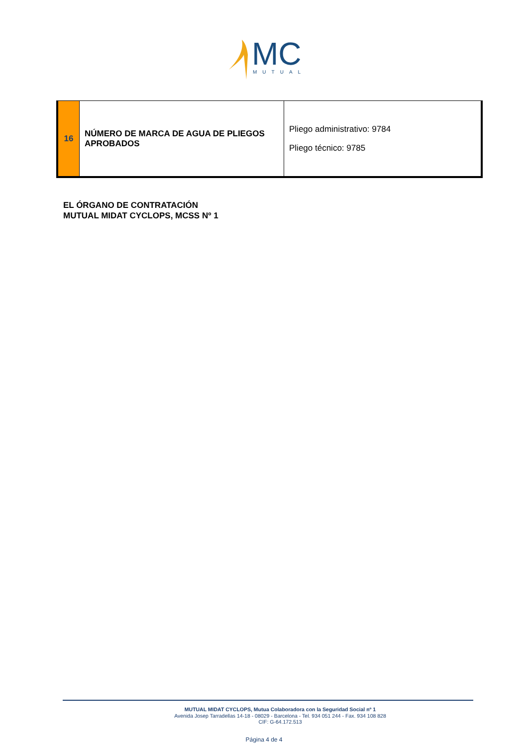MC
MUTUAL
| 16 | NÚMERO DE MARCA DE AGUA DE PLIEGOS APROBADOS | Pliego administrativo: 9784 Pliego técnico: 9785 |
EL ÓRGANO DE CONTRATACIÓN
MUTUAL MIDAT CYCLOPS, MCSS Nº 1
MUTUAL MIDAT CYCLOPS, Mutua Colaboradora con la Seguridad Social nº 1
Avenida Josep Tarradellas 14-18 - 08029 - Barcelona - Tel. 934 051 244 - Fax. 934 108 828
CIF: G-64.172.513
Página 4 de 4